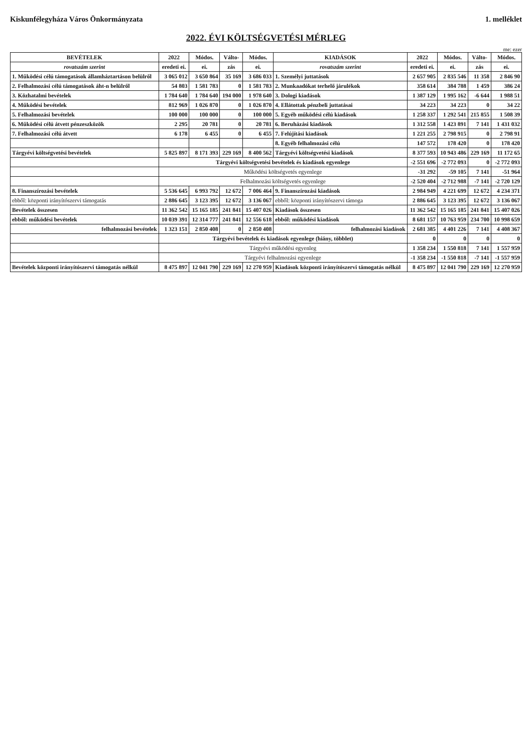Kiskunfélegyháza Város Önkormányzata 1. melléklet
2022. ÉVI KÖLTSÉGVETÉSI MÉRLEG
me: ezer
| BEVÉTELEK | 2022 | Módos. | Válto- | Módos. | KIADÁSOK | 2022 | Módos. | Válto- | Módos. |
| --- | --- | --- | --- | --- | --- | --- | --- | --- | --- |
| rovatszám szerint | eredeti ei. | ei. | zás | ei. | rovatszám szerint | eredeti ei. | ei. | zás | ei. |
| 1. Működési célú támogatások államháztartáson belülről | 3 065 012 | 3 650 864 | 35 169 | 3 686 033 | 1. Személyi juttatások | 2 657 905 | 2 835 546 | 11 358 | 2 846 90 |
| 2. Felhalmozási célú támogatások áht-n belülről | 54 803 | 1 581 783 | 0 | 1 581 783 | 2. Munkaadókat terhelő járulékok | 358 614 | 384 788 | 1 459 | 386 24 |
| 3. Közhatalmi bevételek | 1 784 640 | 1 784 640 | 194 000 | 1 978 640 | 3. Dologi kiadások | 1 387 129 | 1 995 162 | -6 644 | 1 988 51 |
| 4. Működési bevételek | 812 969 | 1 026 870 | 0 | 1 026 870 | 4. Ellátottak pénzbeli juttatásai | 34 223 | 34 223 | 0 | 34 22 |
| 5. Felhalmozási bevételek | 100 000 | 100 000 | 0 | 100 000 | 5. Egyéb működési célú kiadások | 1 258 337 | 1 292 541 | 215 855 | 1 508 39 |
| 6. Működési célú átvett pénzeszközök | 2 295 | 20 781 | 0 | 20 781 | 6. Beruházási kiadások | 1 312 558 | 1 423 891 | 7 141 | 1 431 032 |
| 7. Felhalmozási célú átvett | 6 178 | 6 455 | 0 | 6 455 | 7. Felújítási kiadások | 1 221 255 | 2 798 915 | 0 | 2 798 91 |
| | | | | | 8. Egyéb felhalmozási célú | 147 572 | 178 420 | 0 | 178 420 |
| Tárgyévi költségvetési bevételek | 5 825 897 | 8 171 393 | 229 169 | 8 400 562 | Tárgyévi költségvetési kiadások | 8 377 593 | 10 943 486 | 229 169 | 11 172 65 |
| | Tárgyévi költségvetési bevételek és kiadások egyenlege | | | | | -2 551 696 | -2 772 093 | 0 | -2 772 093 |
| | Működési költségvetés egyenlege | | | | | -31 292 | -59 105 | 7 141 | -51 964 |
| | Felhalmozási költségvetés egyenlege | | | | | -2 520 404 | -2 712 988 | -7 141 | -2 720 129 |
| 8. Finanszírozási bevételek | 5 536 645 | 6 993 792 | 12 672 | 7 006 464 | 9. Finanszírozási kiadások | 2 984 949 | 4 221 699 | 12 672 | 4 234 371 |
| ebből: központi irányítószervi támogatás | 2 886 645 | 3 123 395 | 12 672 | 3 136 067 | ebből: központi irányítószervi támoga | 2 886 645 | 3 123 395 | 12 672 | 3 136 067 |
| Bevételek összesen | 11 362 542 | 15 165 185 | 241 841 | 15 407 026 | Kiadások összesen | 11 362 542 | 15 165 185 | 241 841 | 15 407 026 |
| ebből: működési bevételek | 10 039 391 | 12 314 777 | 241 841 | 12 556 618 | ebből: működési kiadások | 8 681 157 | 10 763 959 | 234 700 | 10 998 659 |
| felhalmozási bevételek | 1 323 151 | 2 850 408 | 0 | 2 850 408 | felhalmozási kiadások | 2 681 385 | 4 401 226 | 7 141 | 4 408 367 |
| | Tárgyévi bevételek és kiadások egyenlege (hiány, többlet) | | | | | 0 | 0 | 0 | 0 |
| | Tárgyévi működési egyenleg | | | | | 1 358 234 | 1 550 818 | 7 141 | 1 557 959 |
| | Tárgyévi felhalmozási egyenlege | | | | | -1 358 234 | -1 550 818 | -7 141 | -1 557 959 |
| Bevételek központi irányítószervi támogatás nélkül | 8 475 897 | 12 041 790 | 229 169 | 12 270 959 | Kiadások központi irányítószervi támogatás nélkül | 8 475 897 | 12 041 790 | 229 169 | 12 270 959 |